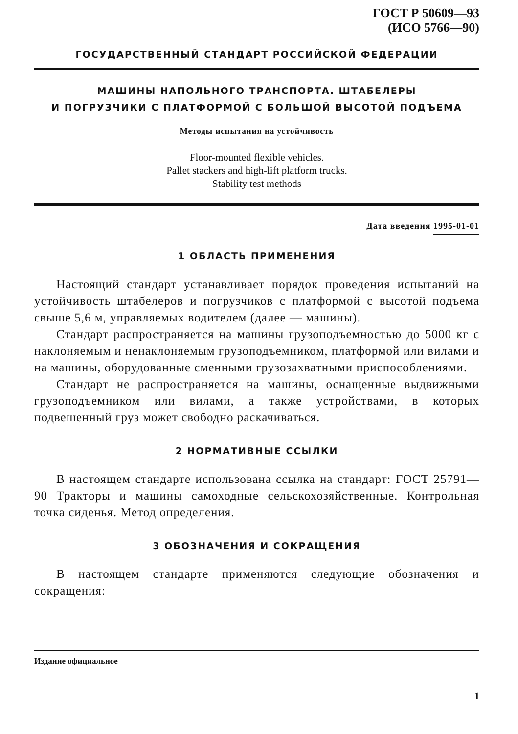ГОСТ Р 50609—93
(ИСО 5766—90)
ГОСУДАРСТВЕННЫЙ СТАНДАРТ РОССИЙСКОЙ ФЕДЕРАЦИИ
МАШИНЫ НАПОЛЬНОГО ТРАНСПОРТА. ШТАБЕЛЕРЫ
И ПОГРУЗЧИКИ С ПЛАТФОРМОЙ С БОЛЬШОЙ ВЫСОТОЙ ПОДЪЕМА
Методы испытания на устойчивость
Floor-mounted flexible vehicles.
Pallet stackers and high-lift platform trucks.
Stability test methods
Дата введения 1995-01-01
1 ОБЛАСТЬ ПРИМЕНЕНИЯ
Настоящий стандарт устанавливает порядок проведения испытаний на устойчивость штабелеров и погрузчиков с платформой с высотой подъема свыше 5,6 м, управляемых водителем (далее — машины).
Стандарт распространяется на машины грузоподъемностью до 5000 кг с наклоняемым и ненаклоняемым грузоподъемником, платформой или вилами и на машины, оборудованные сменными грузозахватными приспособлениями.
Стандарт не распространяется на машины, оснащенные выдвижными грузоподъемником или вилами, а также устройствами, в которых подвешенный груз может свободно раскачиваться.
2 НОРМАТИВНЫЕ ССЫЛКИ
В настоящем стандарте использована ссылка на стандарт: ГОСТ 25791—90 Тракторы и машины самоходные сельскохозяйственные. Контрольная точка сиденья. Метод определения.
3 ОБОЗНАЧЕНИЯ И СОКРАЩЕНИЯ
В настоящем стандарте применяются следующие обозначения и сокращения:
Издание официальное
1